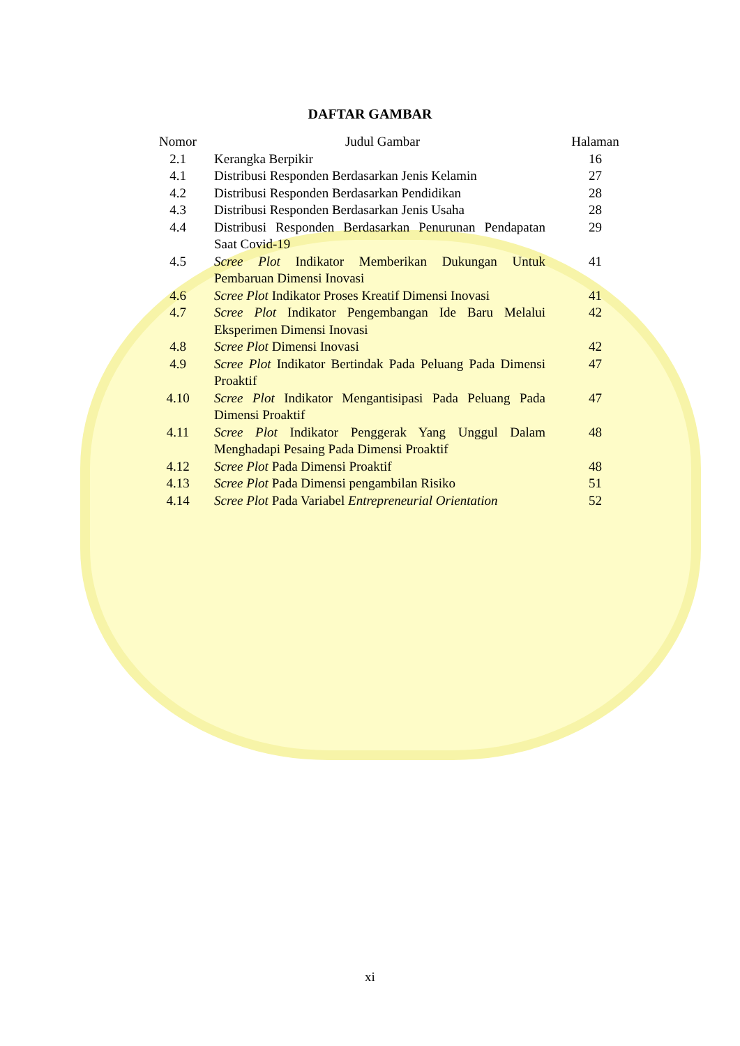DAFTAR GAMBAR
| Nomor | Judul Gambar | Halaman |
| --- | --- | --- |
| 2.1 | Kerangka Berpikir | 16 |
| 4.1 | Distribusi Responden Berdasarkan Jenis Kelamin | 27 |
| 4.2 | Distribusi Responden Berdasarkan Pendidikan | 28 |
| 4.3 | Distribusi Responden Berdasarkan Jenis Usaha | 28 |
| 4.4 | Distribusi Responden Berdasarkan Penurunan Pendapatan Saat Covid-19 | 29 |
| 4.5 | Scree Plot Indikator Memberikan Dukungan Untuk Pembaruan Dimensi Inovasi | 41 |
| 4.6 | Scree Plot Indikator Proses Kreatif Dimensi Inovasi | 41 |
| 4.7 | Scree Plot Indikator Pengembangan Ide Baru Melalui Eksperimen Dimensi Inovasi | 42 |
| 4.8 | Scree Plot Dimensi Inovasi | 42 |
| 4.9 | Scree Plot Indikator Bertindak Pada Peluang Pada Dimensi Proaktif | 47 |
| 4.10 | Scree Plot Indikator Mengantisipasi Pada Peluang Pada Dimensi Proaktif | 47 |
| 4.11 | Scree Plot Indikator Penggerak Yang Unggul Dalam Menghadapi Pesaing Pada Dimensi Proaktif | 48 |
| 4.12 | Scree Plot Pada Dimensi Proaktif | 48 |
| 4.13 | Scree Plot Pada Dimensi pengambilan Risiko | 51 |
| 4.14 | Scree Plot Pada Variabel Entrepreneurial Orientation | 52 |
xi